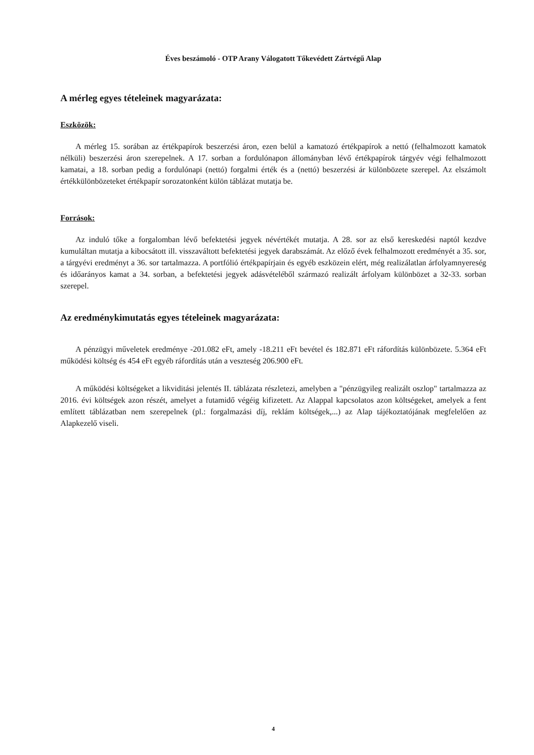Éves beszámoló - OTP Arany Válogatott Tőkevédett Zártvégű Alap
A mérleg egyes tételeinek magyarázata:
Eszközök:
A mérleg 15. sorában az értékpapírok beszerzési áron, ezen belül a kamatozó értékpapírok a nettó (felhalmozott kamatok nélküli) beszerzési áron szerepelnek. A 17. sorban a fordulónapon állományban lévő értékpapírok tárgyév végi felhalmozott kamatai, a 18. sorban pedig a fordulónapi (nettó) forgalmi érték és a (nettó) beszerzési ár különbözete szerepel. Az elszámolt értékkülönbözeteket értékpapír sorozatonként külön táblázat mutatja be.
Források:
Az induló tőke a forgalomban lévő befektetési jegyek névértékét mutatja. A 28. sor az első kereskedési naptól kezdve kumuláltan mutatja a kibocsátott ill. visszaváltott befektetési jegyek darabszámát. Az előző évek felhalmozott eredményét a 35. sor, a tárgyévi eredményt a 36. sor tartalmazza. A portfólió értékpapírjain és egyéb eszközein elért, még realizálatlan árfolyamnyereség és időarányos kamat a 34. sorban, a befektetési jegyek adásvételéből származó realizált árfolyam különbözet a 32-33. sorban szerepel.
Az eredménykimutatás egyes tételeinek magyarázata:
A pénzügyi műveletek eredménye -201.082 eFt, amely -18.211 eFt bevétel és 182.871 eFt ráfordítás különbözete. 5.364 eFt működési költség és 454 eFt egyéb ráfordítás után a veszteség 206.900 eFt.
A működési költségeket a likviditási jelentés II. táblázata részletezi, amelyben a "pénzügyileg realizált oszlop" tartalmazza az 2016. évi költségek azon részét, amelyet a futamidő végéig kifizetett. Az Alappal kapcsolatos azon költségeket, amelyek a fent említett táblázatban nem szerepelnek (pl.: forgalmazási díj, reklám költségek,...) az Alap tájékoztatójának megfelelően az Alapkezelő viseli.
4